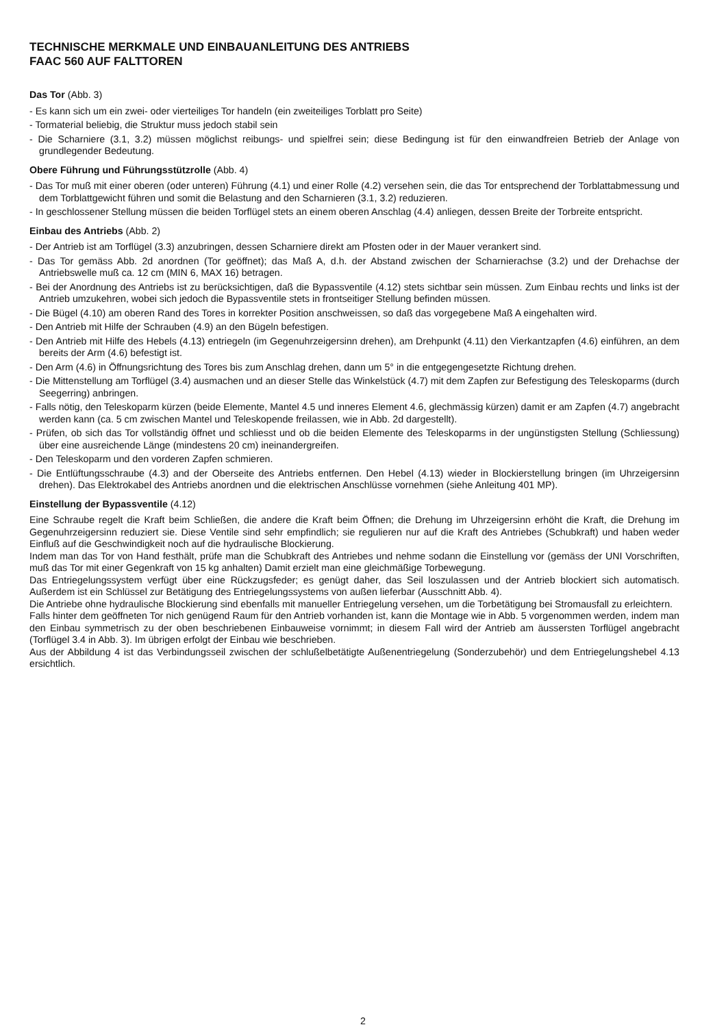TECHNISCHE MERKMALE UND EINBAUANLEITUNG DES ANTRIEBS
FAAC 560 AUF FALTTOREN
Das Tor (Abb. 3)
- Es kann sich um ein zwei- oder vierteiliges Tor handeln (ein zweiteiliges Torblatt pro Seite)
- Tormaterial beliebig, die Struktur muss jedoch stabil sein
- Die Scharniere (3.1, 3.2) müssen möglichst reibungs- und spielfrei sein; diese Bedingung ist für den einwandfreien Betrieb der Anlage von grundlegender Bedeutung.
Obere Führung und Führungsstützrolle (Abb. 4)
- Das Tor muß mit einer oberen (oder unteren) Führung (4.1) und einer Rolle (4.2) versehen sein, die das Tor entsprechend der Torblattabmessung und dem Torblattgewicht führen und somit die Belastung and den Scharnieren (3.1, 3.2) reduzieren.
- In geschlossener Stellung müssen die beiden Torflügel stets an einem oberen Anschlag (4.4) anliegen, dessen Breite der Torbreite entspricht.
Einbau des Antriebs (Abb. 2)
- Der Antrieb ist am Torflügel (3.3) anzubringen, dessen Scharniere direkt am Pfosten oder in der Mauer verankert sind.
- Das Tor gemäss Abb. 2d anordnen (Tor geöffnet); das Maß A, d.h. der Abstand zwischen der Scharnierachse (3.2) und der Drehachse der Antriebswelle muß ca. 12 cm (MIN 6, MAX 16) betragen.
- Bei der Anordnung des Antriebs ist zu berücksichtigen, daß die Bypassventile (4.12) stets sichtbar sein müssen. Zum Einbau rechts und links ist der Antrieb umzukehren, wobei sich jedoch die Bypassventile stets in frontseitiger Stellung befinden müssen.
- Die Bügel (4.10) am oberen Rand des Tores in korrekter Position anschweissen, so daß das vorgegebene Maß A eingehalten wird.
- Den Antrieb mit Hilfe der Schrauben (4.9) an den Bügeln befestigen.
- Den Antrieb mit Hilfe des Hebels (4.13) entriegeln (im Gegenuhrzeigersinn drehen), am Drehpunkt (4.11) den Vierkantzapfen (4.6) einführen, an dem bereits der Arm (4.6) befestigt ist.
- Den Arm (4.6) in Öffnungsrichtung des Tores bis zum Anschlag drehen, dann um 5° in die entgegengesetzte Richtung drehen.
- Die Mittenstellung am Torflügel (3.4) ausmachen und an dieser Stelle das Winkelstück (4.7) mit dem Zapfen zur Befestigung des Teleskoparms (durch Seegerring) anbringen.
- Falls nötig, den Teleskoparm kürzen (beide Elemente, Mantel 4.5 und inneres Element 4.6, glechmässig kürzen) damit er am Zapfen (4.7) angebracht werden kann (ca. 5 cm zwischen Mantel und Teleskopende freilassen, wie in Abb. 2d dargestellt).
- Prüfen, ob sich das Tor vollständig öffnet und schliesst und ob die beiden Elemente des Teleskoparms in der ungünstigsten Stellung (Schliessung) über eine ausreichende Länge (mindestens 20 cm) ineinandergreifen.
- Den Teleskoparm und den vorderen Zapfen schmieren.
- Die Entlüftungsschraube (4.3) and der Oberseite des Antriebs entfernen. Den Hebel (4.13) wieder in Blockierstellung bringen (im Uhrzeigersinn drehen). Das Elektrokabel des Antriebs anordnen und die elektrischen Anschlüsse vornehmen (siehe Anleitung 401 MP).
Einstellung der Bypassventile (4.12)
Eine Schraube regelt die Kraft beim Schließen, die andere die Kraft beim Öffnen; die Drehung im Uhrzeigersinn erhöht die Kraft, die Drehung im Gegenuhrzeigersinn reduziert sie. Diese Ventile sind sehr empfindlich; sie regulieren nur auf die Kraft des Antriebes (Schubkraft) und haben weder Einfluß auf die Geschwindigkeit noch auf die hydraulische Blockierung.
Indem man das Tor von Hand festhält, prüfe man die Schubkraft des Antriebes und nehme sodann die Einstellung vor (gemäss der UNI Vorschriften, muß das Tor mit einer Gegenkraft von 15 kg anhalten) Damit erzielt man eine gleichmäßige Torbewegung.
Das Entriegelungssystem verfügt über eine Rückzugsfeder; es genügt daher, das Seil loszulassen und der Antrieb blockiert sich automatisch. Außerdem ist ein Schlüssel zur Betätigung des Entriegelungssystems von außen lieferbar (Ausschnitt Abb. 4).
Die Antriebe ohne hydraulische Blockierung sind ebenfalls mit manueller Entriegelung versehen, um die Torbetätigung bei Stromausfall zu erleichtern.
Falls hinter dem geöffneten Tor nich genügend Raum für den Antrieb vorhanden ist, kann die Montage wie in Abb. 5 vorgenommen werden, indem man den Einbau symmetrisch zu der oben beschriebenen Einbauweise vornimmt; in diesem Fall wird der Antrieb am äussersten Torflügel angebracht (Torflügel 3.4 in Abb. 3). Im übrigen erfolgt der Einbau wie beschrieben.
Aus der Abbildung 4 ist das Verbindungsseil zwischen der schlußelbetätigte Außenentriegelung (Sonderzubehör) und dem Entriegelungshebel 4.13 ersichtlich.
2